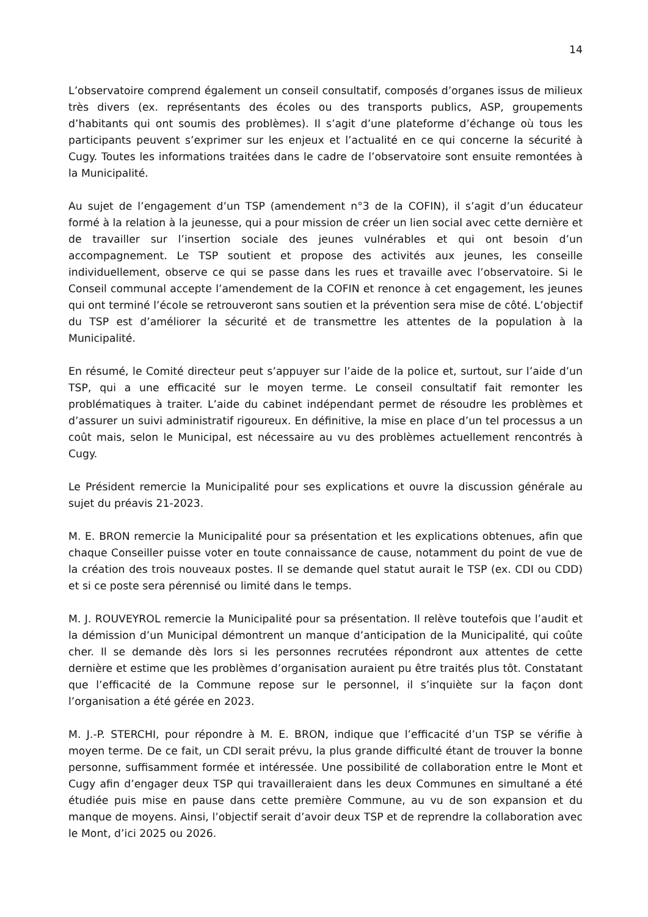14
L’observatoire comprend également un conseil consultatif, composés d’organes issus de milieux très divers (ex. représentants des écoles ou des transports publics, ASP, groupements d’habitants qui ont soumis des problèmes). Il s’agit d’une plateforme d’échange où tous les participants peuvent s’exprimer sur les enjeux et l’actualité en ce qui concerne la sécurité à Cugy. Toutes les informations traitées dans le cadre de l’observatoire sont ensuite remontées à la Municipalité.
Au sujet de l’engagement d’un TSP (amendement n°3 de la COFIN), il s’agit d’un éducateur formé à la relation à la jeunesse, qui a pour mission de créer un lien social avec cette dernière et de travailler sur l’insertion sociale des jeunes vulnérables et qui ont besoin d’un accompagnement. Le TSP soutient et propose des activités aux jeunes, les conseille individuellement, observe ce qui se passe dans les rues et travaille avec l’observatoire. Si le Conseil communal accepte l’amendement de la COFIN et renonce à cet engagement, les jeunes qui ont terminé l’école se retrouveront sans soutien et la prévention sera mise de côté. L’objectif du TSP est d’améliorer la sécurité et de transmettre les attentes de la population à la Municipalité.
En résumé, le Comité directeur peut s’appuyer sur l’aide de la police et, surtout, sur l’aide d’un TSP, qui a une efficacité sur le moyen terme. Le conseil consultatif fait remonter les problématiques à traiter. L’aide du cabinet indépendant permet de résoudre les problèmes et d’assurer un suivi administratif rigoureux. En définitive, la mise en place d’un tel processus a un coût mais, selon le Municipal, est nécessaire au vu des problèmes actuellement rencontrés à Cugy.
Le Président remercie la Municipalité pour ses explications et ouvre la discussion générale au sujet du préavis 21-2023.
M. E. BRON remercie la Municipalité pour sa présentation et les explications obtenues, afin que chaque Conseiller puisse voter en toute connaissance de cause, notamment du point de vue de la création des trois nouveaux postes. Il se demande quel statut aurait le TSP (ex. CDI ou CDD) et si ce poste sera pérennisé ou limité dans le temps.
M. J. ROUVEYROL remercie la Municipalité pour sa présentation. Il relève toutefois que l’audit et la démission d’un Municipal démontrent un manque d’anticipation de la Municipalité, qui coûte cher. Il se demande dès lors si les personnes recrutées répondront aux attentes de cette dernière et estime que les problèmes d’organisation auraient pu être traités plus tôt. Constatant que l’efficacité de la Commune repose sur le personnel, il s’inquiète sur la façon dont l’organisation a été gérée en 2023.
M. J.-P. STERCHI, pour répondre à M. E. BRON, indique que l’efficacité d’un TSP se vérifie à moyen terme. De ce fait, un CDI serait prévu, la plus grande difficulté étant de trouver la bonne personne, suffisamment formée et intéressée. Une possibilité de collaboration entre le Mont et Cugy afin d’engager deux TSP qui travailleraient dans les deux Communes en simultané a été étudiée puis mise en pause dans cette première Commune, au vu de son expansion et du manque de moyens. Ainsi, l’objectif serait d’avoir deux TSP et de reprendre la collaboration avec le Mont, d’ici 2025 ou 2026.